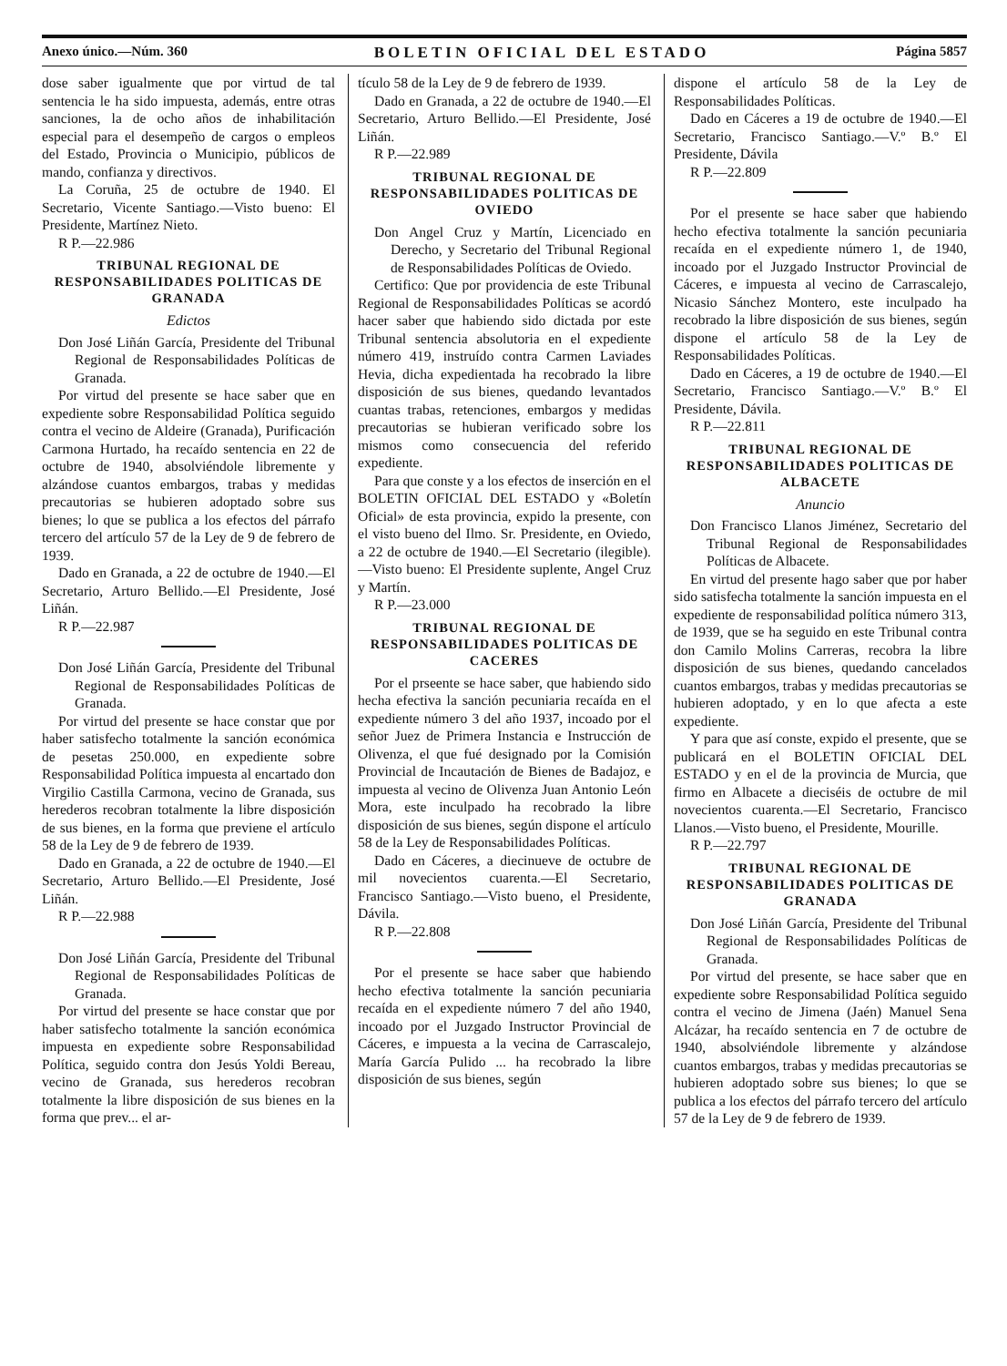Anexo único.—Núm. 360 BOLETIN OFICIAL DEL ESTADO Página 5857
dose saber igualmente que por virtud de tal sentencia le ha sido impuesta, además, entre otras sanciones, la de ocho años de inhabilitación especial para el desempeño de cargos o empleos del Estado, Provincia o Municipio, públicos de mando, confianza y directivos.
La Coruña, 25 de octubre de 1940. El Secretario, Vicente Santiago.—Visto bueno: El Presidente, Martínez Nieto.
R P.—22.986
TRIBUNAL REGIONAL DE RESPONSABILIDADES POLITICAS DE GRANADA
Edictos
Don José Liñán García, Presidente del Tribunal Regional de Responsabilidades Políticas de Granada.
Por virtud del presente se hace saber que en expediente sobre Responsabilidad Política seguido contra el vecino de Aldeire (Granada), Purificación Carmona Hurtado, ha recaído sentencia en 22 de octubre de 1940, absolviéndole libremente y alzándose cuantos embargos, trabas y medidas precautorias se hubieren adoptado sobre sus bienes; lo que se publica a los efectos del párrafo tercero del artículo 57 de la Ley de 9 de febrero de 1939.
Dado en Granada, a 22 de octubre de 1940.—El Secretario, Arturo Bellido.—El Presidente, José Liñán.
R P.—22.987
Don José Liñán García, Presidente del Tribunal Regional de Responsabilidades Políticas de Granada.
Por virtud del presente se hace constar que por haber satisfecho totalmente la sanción económica de pesetas 250.000, en expediente sobre Responsabilidad Política impuesta al encartado don Virgilio Castilla Carmona, vecino de Granada, sus herederos recobran totalmente la libre disposición de sus bienes, en la forma que previene el artículo 58 de la Ley de 9 de febrero de 1939.
Dado en Granada, a 22 de octubre de 1940.—El Secretario, Arturo Bellido.—El Presidente, José Liñán.
R P.—22.988
Don José Liñán García, Presidente del Tribunal Regional de Responsabilidades Políticas de Granada.
Por virtud del presente se hace constar que por haber satisfecho totalmente la sanción económica impuesta en expediente sobre Responsabilidad Política, seguido contra don Jesús Yoldi Bereau, vecino de Granada, sus herederos recobran totalmente la libre disposición de sus bienes en la forma que prev... el ar-
tículo 58 de la Ley de 9 de febrero de 1939.
Dado en Granada, a 22 de octubre de 1940.—El Secretario, Arturo Bellido.—El Presidente, José Liñán.
R P.—22.989
TRIBUNAL REGIONAL DE RESPONSABILIDADES POLITICAS DE OVIEDO
Don Angel Cruz y Martín, Licenciado en Derecho, y Secretario del Tribunal Regional de Responsabilidades Políticas de Oviedo.
Certifico: Que por providencia de este Tribunal Regional de Responsabilidades Políticas se acordó hacer saber que habiendo sido dictada por este Tribunal sentencia absolutoria en el expediente número 419, instruído contra Carmen Laviades Hevia, dicha expedientada ha recobrado la libre disposición de sus bienes, quedando levantados cuantas trabas, retenciones, embargos y medidas precautorias se hubieran verificado sobre los mismos como consecuencia del referido expediente.
Para que conste y a los efectos de inserción en el BOLETIN OFICIAL DEL ESTADO y «Boletín Oficial» de esta provincia, expido la presente, con el visto bueno del Ilmo. Sr. Presidente, en Oviedo, a 22 de octubre de 1940.—El Secretario (ilegible).—Visto bueno: El Presidente suplente, Angel Cruz y Martín.
R P.—23.000
TRIBUNAL REGIONAL DE RESPONSABILIDADES POLITICAS DE CACERES
Por el prseente se hace saber, que habiendo sido hecha efectiva la sanción pecuniaria recaída en el expediente número 3 del año 1937, incoado por el señor Juez de Primera Instancia e Instrucción de Olivenza, el que fué designado por la Comisión Provincial de Incautación de Bienes de Badajoz, e impuesta al vecino de Olivenza Juan Antonio León Mora, este inculpado ha recobrado la libre disposición de sus bienes, según dispone el artículo 58 de la Ley de Responsabilidades Políticas.
Dado en Cáceres, a diecinueve de octubre de mil novecientos cuarenta.—El Secretario, Francisco Santiago.—Visto bueno, el Presidente, Dávila.
R P.—22.808
Por el presente se hace saber que habiendo hecho efectiva totalmente la sanción pecuniaria recaída en el expediente número 7 del año 1940, incoado por el Juzgado Instructor Provincial de Cáceres, e impuesta a la vecina de Carrascalejo, María García Pulido ... ha recobrado la libre disposición de sus bienes, según
dispone el artículo 58 de la Ley de Responsabilidades Políticas.
Dado en Cáceres a 19 de octubre de 1940.—El Secretario, Francisco Santiago.—V.º B.º El Presidente, Dávila
R P.—22.809
Por el presente se hace saber que habiendo hecho efectiva totalmente la sanción pecuniaria recaída en el expediente número 1, de 1940, incoado por el Juzgado Instructor Provincial de Cáceres, e impuesta al vecino de Carrascalejo, Nicasio Sánchez Montero, este inculpado ha recobrado la libre disposición de sus bienes, según dispone el artículo 58 de la Ley de Responsabilidades Políticas.
Dado en Cáceres, a 19 de octubre de 1940.—El Secretario, Francisco Santiago.—V.º B.º El Presidente, Dávila.
R P.—22.811
TRIBUNAL REGIONAL DE RESPONSABILIDADES POLITICAS DE ALBACETE
Anuncio
Don Francisco Llanos Jiménez, Secretario del Tribunal Regional de Responsabilidades Políticas de Albacete.
En virtud del presente hago saber que por haber sido satisfecha totalmente la sanción impuesta en el expediente de responsabilidad política número 313, de 1939, que se ha seguido en este Tribunal contra don Camilo Molins Carreras, recobra la libre disposición de sus bienes, quedando cancelados cuantos embargos, trabas y medidas precautorias se hubieren adoptado, y en lo que afecta a este expediente.
Y para que así conste, expido el presente, que se publicará en el BOLETIN OFICIAL DEL ESTADO y en el de la provincia de Murcia, que firmo en Albacete a dieciséis de octubre de mil novecientos cuarenta.—El Secretario, Francisco Llanos.—Visto bueno, el Presidente, Mourille.
R P.—22.797
TRIBUNAL REGIONAL DE RESPONSABILIDADES POLITICAS DE GRANADA
Don José Liñán García, Presidente del Tribunal Regional de Responsabilidades Políticas de Granada.
Por virtud del presente, se hace saber que en expediente sobre Responsabilidad Política seguido contra el vecino de Jimena (Jaén) Manuel Sena Alcázar, ha recaído sentencia en 7 de octubre de 1940, absolviéndole libremente y alzándose cuantos embargos, trabas y medidas precautorias se hubieren adoptado sobre sus bienes; lo que se publica a los efectos del párrafo tercero del artículo 57 de la Ley de 9 de febrero de 1939.